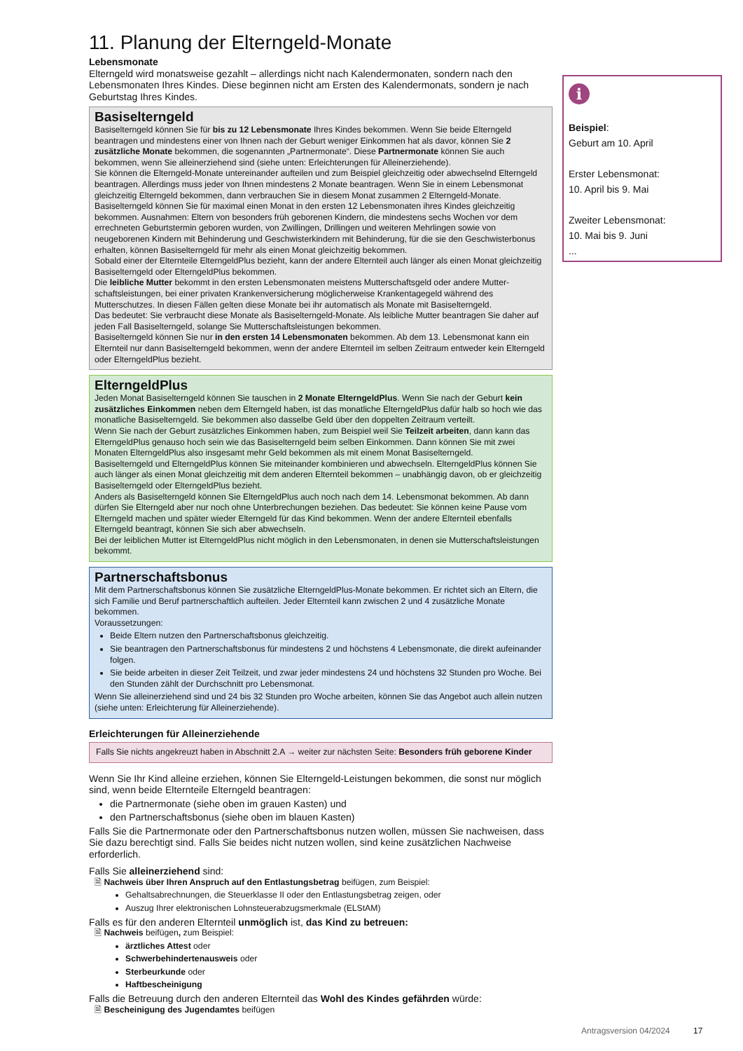11. Planung der Elterngeld-Monate
Lebensmonate
Elterngeld wird monatsweise gezahlt – allerdings nicht nach Kalendermonaten, sondern nach den Lebensmonaten Ihres Kindes. Diese beginnen nicht am Ersten des Kalendermonats, sondern je nach Geburtstag Ihres Kindes.
Basiselterngeld
Basiselterngeld können Sie für bis zu 12 Lebensmonate Ihres Kindes bekommen. Wenn Sie beide Elterngeld beantragen und mindestens einer von Ihnen nach der Geburt weniger Einkommen hat als davor, können Sie 2 zusätzliche Monate bekommen, die sogenannten „Partnermonate“. Diese Partnermonate können Sie auch bekommen, wenn Sie alleinerziehend sind (siehe unten: Erleichterungen für Alleinerziehende).
Sie können die Elterngeld-Monate untereinander aufteilen und zum Beispiel gleichzeitig oder abwechselnd Elterngeld beantragen. Allerdings muss jeder von Ihnen mindestens 2 Monate beantragen. Wenn Sie in einem Lebensmonat gleichzeitig Elterngeld bekommen, dann verbrauchen Sie in diesem Monat zusammen 2 Elterngeld-Monate.
Basiselterngeld können Sie für maximal einen Monat in den ersten 12 Lebensmonaten ihres Kindes gleichzeitig bekommen. Ausnahmen: Eltern von besonders früh geborenen Kindern, die mindestens sechs Wochen vor dem errechneten Geburtstermin geboren wurden, von Zwillingen, Drillingen und weiteren Mehrlingen sowie von neugeborenen Kindern mit Behinderung und Geschwisterkindern mit Behinderung, für die sie den Geschwisterbonus erhalten, können Basiselterngeld für mehr als einen Monat gleichzeitig bekommen.
Sobald einer der Elternteile ElterngeldPlus bezieht, kann der andere Elternteil auch länger als einen Monat gleichzeitig Basiselterngeld oder ElterngeldPlus bekommen.
Die leibliche Mutter bekommt in den ersten Lebensmonaten meistens Mutterschaftsgeld oder andere Mutter­schaftsleistungen, bei einer privaten Krankenversicherung möglicherweise Krankentagegeld während des Mutterschutzes. In diesen Fällen gelten diese Monate bei ihr automatisch als Monate mit Basiselterngeld.
Das bedeutet: Sie verbraucht diese Monate als Basiselterngeld-Monate. Als leibliche Mutter beantragen Sie daher auf jeden Fall Basiselterngeld, solange Sie Mutterschaftsleistungen bekommen.
Basiselterngeld können Sie nur in den ersten 14 Lebensmonaten bekommen. Ab dem 13. Lebensmonat kann ein Elternteil nur dann Basiselterngeld bekommen, wenn der andere Elternteil im selben Zeitraum entweder kein Elterngeld oder ElterngeldPlus bezieht.
ElterngeldPlus
Jeden Monat Basiselterngeld können Sie tauschen in 2 Monate ElterngeldPlus. Wenn Sie nach der Geburt kein zusätzliches Einkommen neben dem Elterngeld haben, ist das monatliche ElterngeldPlus dafür halb so hoch wie das monatliche Basiselterngeld. Sie bekommen also dasselbe Geld über den doppelten Zeitraum verteilt.
Wenn Sie nach der Geburt zusätzliches Einkommen haben, zum Beispiel weil Sie Teilzeit arbeiten, dann kann das ElterngeldPlus genauso hoch sein wie das Basiselterngeld beim selben Einkommen. Dann können Sie mit zwei Monaten ElterngeldPlus also insgesamt mehr Geld bekommen als mit einem Monat Basiselterngeld.
Basiselterngeld und ElterngeldPlus können Sie miteinander kombinieren und abwechseln. ElterngeldPlus können Sie auch länger als einen Monat gleichzeitig mit dem anderen Elternteil bekommen – unabhängig davon, ob er gleichzeitig Basiselterngeld oder ElterngeldPlus bezieht.
Anders als Basiselterngeld können Sie ElterngeldPlus auch noch nach dem 14. Lebensmonat bekommen. Ab dann dürfen Sie Elterngeld aber nur noch ohne Unterbrechungen beziehen. Das bedeutet: Sie können keine Pause vom Elterngeld machen und später wieder Elterngeld für das Kind bekommen. Wenn der andere Elternteil ebenfalls Elterngeld beantragt, können Sie sich aber abwechseln.
Bei der leiblichen Mutter ist ElterngeldPlus nicht möglich in den Lebensmonaten, in denen sie Mutterschafts­leistungen bekommt.
Partnerschaftsbonus
Mit dem Partnerschaftsbonus können Sie zusätzliche ElterngeldPlus-Monate bekommen. Er richtet sich an Eltern, die sich Familie und Beruf partnerschaftlich aufteilen. Jeder Elternteil kann zwischen 2 und 4 zusätzliche Monate bekommen.
Voraussetzungen:
Beide Eltern nutzen den Partnerschaftsbonus gleichzeitig.
Sie beantragen den Partnerschaftsbonus für mindestens 2 und höchstens 4 Lebensmonate, die direkt aufeinander folgen.
Sie beide arbeiten in dieser Zeit Teilzeit, und zwar jeder mindestens 24 und höchstens 32 Stunden pro Woche. Bei den Stunden zählt der Durchschnitt pro Lebensmonat.
Wenn Sie alleinerziehend sind und 24 bis 32 Stunden pro Woche arbeiten, können Sie das Angebot auch allein nutzen (siehe unten: Erleichterung für Alleinerziehende).
Erleichterungen für Alleinerziehende
Falls Sie nichts angekreuzt haben in Abschnitt 2.A → weiter zur nächsten Seite: Besonders früh geborene Kinder
Wenn Sie Ihr Kind alleine erziehen, können Sie Elterngeld-Leistungen bekommen, die sonst nur möglich sind, wenn beide Elternteile Elterngeld beantragen:
die Partnermonate (siehe oben im grauen Kasten) und
den Partnerschaftsbonus (siehe oben im blauen Kasten)
Falls Sie die Partnermonate oder den Partnerschaftsbonus nutzen wollen, müssen Sie nachweisen, dass Sie dazu berechtigt sind. Falls Sie beides nicht nutzen wollen, sind keine zusätzlichen Nachweise erforderlich.
Falls Sie alleinerziehend sind:
🗎 Nachweis über Ihren Anspruch auf den Entlastungsbetrag beifügen, zum Beispiel:
Gehaltsabrechnungen, die Steuerklasse II oder den Entlastungsbetrag zeigen, oder
Auszug Ihrer elektronischen Lohnsteuerabzugsmerkmale (ELStAM)
Falls es für den anderen Elternteil unmöglich ist, das Kind zu betreuen:
🗎 Nachweis beifügen, zum Beispiel:
ärztliches Attest oder
Schwerbehindertenausweis oder
Sterbeurkunde oder
Haftbescheinigung
Falls die Betreuung durch den anderen Elternteil das Wohl des Kindes gefährden würde:
🗎 Bescheinigung des Jugendamtes beifügen
i
Beispiel:
Geburt am 10. April
Erster Lebensmonat:
10. April bis 9. Mai
Zweiter Lebensmonat:
10. Mai bis 9. Juni
...
Antragsversion 04/2024 17